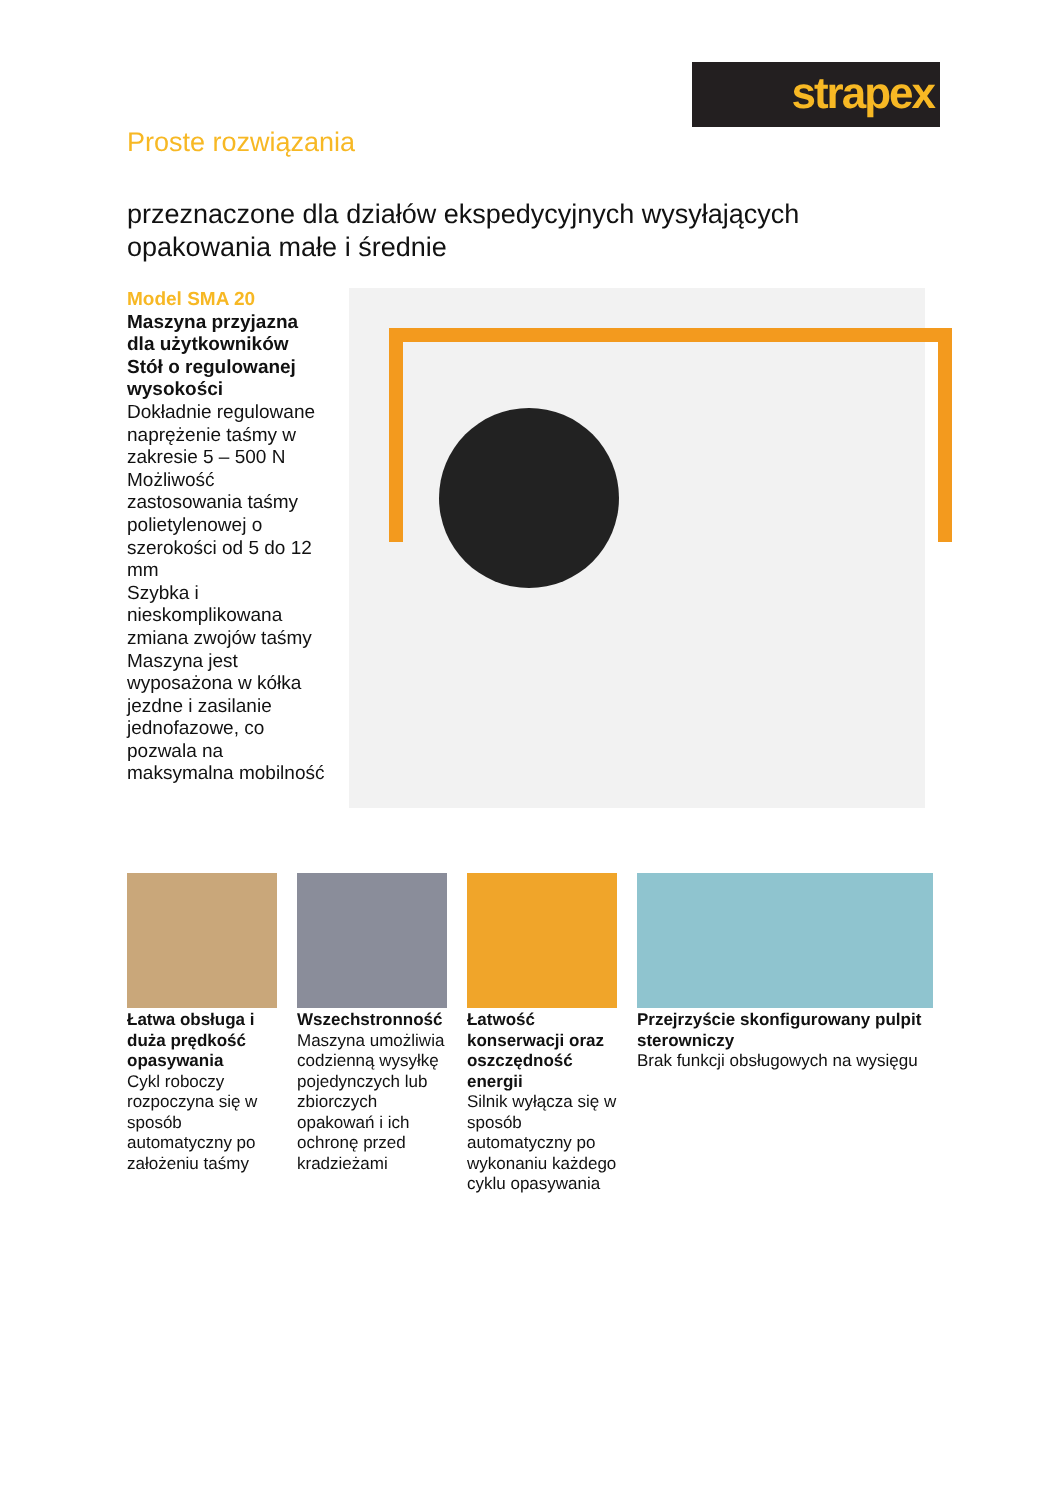strapex
Proste rozwiązania
przeznaczone dla działów ekspedycyjnych wysyłających opakowania małe i średnie
Model SMA 20
Maszyna przyjazna dla użytkowników
Stół o regulowanej wysokości
Dokładnie regulowane naprężenie taśmy w zakresie 5 – 500 N
Możliwość zastosowania taśmy polietylenowej o szerokości od 5 do 12 mm
Szybka i nieskomplikowana zmiana zwojów taśmy
Maszyna jest wyposażona w kółka jezdne i zasilanie jednofazowe, co pozwala na maksymalna mobilność
Łatwa obsługa i duża prędkość opasywania
Cykl roboczy rozpoczyna się w sposób automatyczny po założeniu taśmy
Wszechstronność
Maszyna umożliwia codzienną wysyłkę pojedynczych lub zbiorczych opakowań i ich ochronę przed kradzieżami
Łatwość konserwacji oraz oszczędność energii
Silnik wyłącza się w sposób automatyczny po wykonaniu każdego cyklu opasywania
Przejrzyście skonfigurowany pulpit sterowniczy
Brak funkcji obsługowych na wysięgu